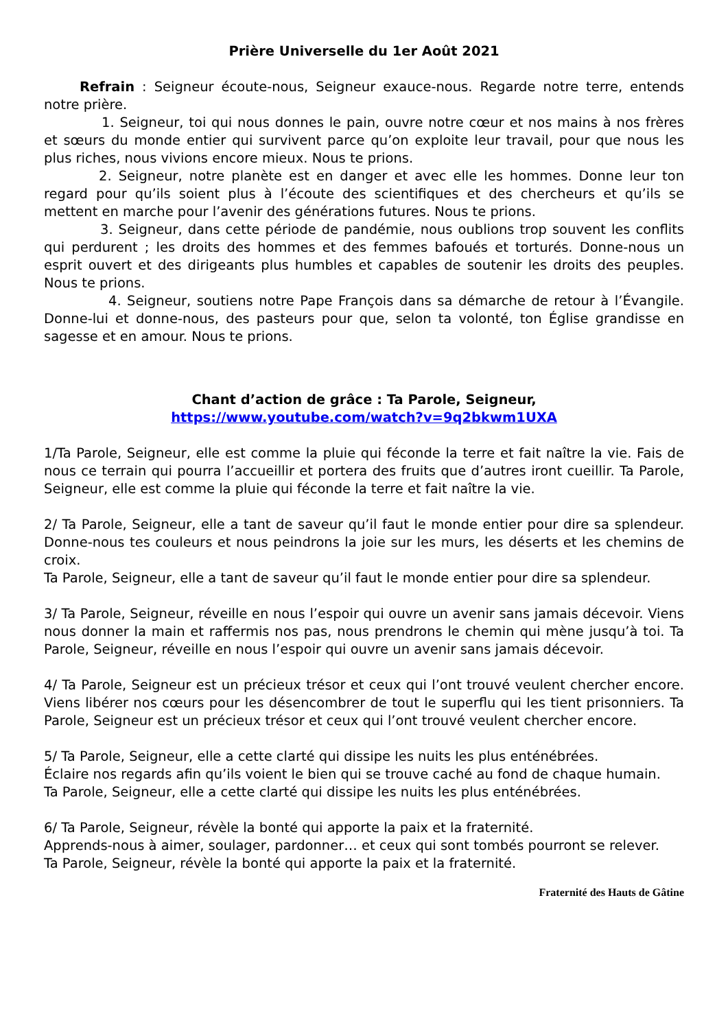Prière Universelle du 1er Août 2021
Refrain : Seigneur écoute-nous, Seigneur exauce-nous. Regarde notre terre, entends notre prière.
1. Seigneur, toi qui nous donnes le pain, ouvre notre cœur et nos mains à nos frères et sœurs du monde entier qui survivent parce qu’on exploite leur travail, pour que nous les plus riches, nous vivions encore mieux. Nous te prions.
2. Seigneur, notre planète est en danger et avec elle les hommes. Donne leur ton regard pour qu’ils soient plus à l’écoute des scientifiques et des chercheurs et qu’ils se mettent en marche pour l’avenir des générations futures. Nous te prions.
3. Seigneur, dans cette période de pandémie, nous oublions trop souvent les conflits qui perdurent ; les droits des hommes et des femmes bafoués et torturés. Donne-nous un esprit ouvert et des dirigeants plus humbles et capables de soutenir les droits des peuples. Nous te prions.
4. Seigneur, soutiens notre Pape François dans sa démarche de retour à l’Évangile. Donne-lui et donne-nous, des pasteurs pour que, selon ta volonté, ton Église grandisse en sagesse et en amour. Nous te prions.
Chant d’action de grâce : Ta Parole, Seigneur,
https://www.youtube.com/watch?v=9q2bkwm1UXA
1/Ta Parole, Seigneur, elle est comme la pluie qui féconde la terre et fait naître la vie. Fais de nous ce terrain qui pourra l’accueillir et portera des fruits que d’autres iront cueillir. Ta Parole, Seigneur, elle est comme la pluie qui féconde la terre et fait naître la vie.
2/ Ta Parole, Seigneur, elle a tant de saveur qu’il faut le monde entier pour dire sa splendeur. Donne-nous tes couleurs et nous peindrons la joie sur les murs, les déserts et les chemins de croix.
Ta Parole, Seigneur, elle a tant de saveur qu’il faut le monde entier pour dire sa splendeur.
3/ Ta Parole, Seigneur, réveille en nous l’espoir qui ouvre un avenir sans jamais décevoir. Viens nous donner la main et raffermis nos pas, nous prendrons le chemin qui mène jusqu’à toi. Ta Parole, Seigneur, réveille en nous l’espoir qui ouvre un avenir sans jamais décevoir.
4/ Ta Parole, Seigneur est un précieux trésor et ceux qui l’ont trouvé veulent chercher encore. Viens libérer nos cœurs pour les désencombrer de tout le superflu qui les tient prisonniers. Ta Parole, Seigneur est un précieux trésor et ceux qui l’ont trouvé veulent chercher encore.
5/ Ta Parole, Seigneur, elle a cette clarté qui dissipe les nuits les plus enténébrées.
Éclaire nos regards afin qu’ils voient le bien qui se trouve caché au fond de chaque humain.
Ta Parole, Seigneur, elle a cette clarté qui dissipe les nuits les plus enténébrées.
6/ Ta Parole, Seigneur, révèle la bonté qui apporte la paix et la fraternité.
Apprends-nous à aimer, soulager, pardonner… et ceux qui sont tombés pourront se relever.
Ta Parole, Seigneur, révèle la bonté qui apporte la paix et la fraternité.
Fraternité des Hauts de Gâtine